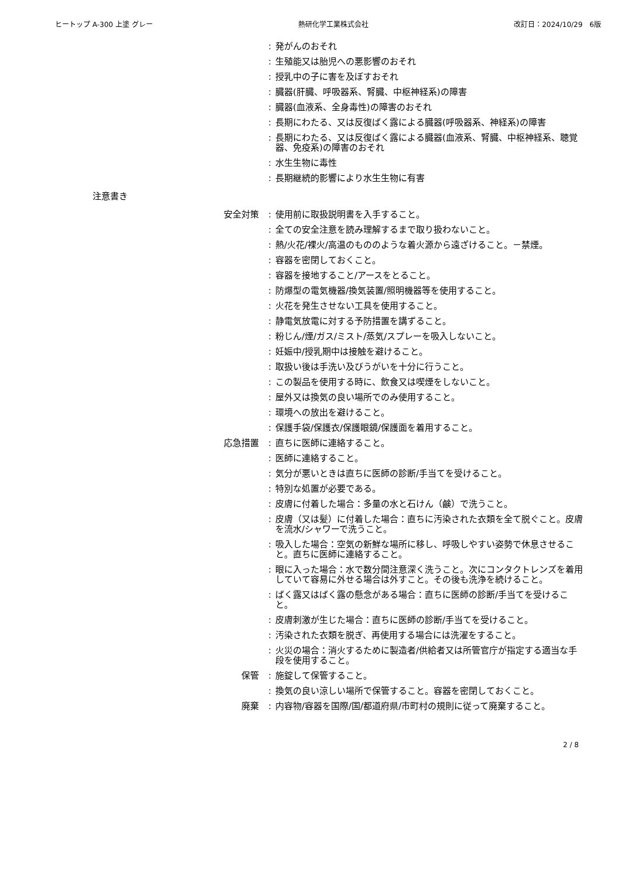ヒートップ A-300 上塗 グレー 熱研化学工業株式会社 改訂日：2024/10/29　6版
: 発がんのおそれ
: 生殖能又は胎児への悪影響のおそれ
: 授乳中の子に害を及ぼすおそれ
: 臓器(肝臓、呼吸器系、腎臓、中枢神経系)の障害
: 臓器(血液系、全身毒性)の障害のおそれ
: 長期にわたる、又は反復ばく露による臓器(呼吸器系、神経系)の障害
: 長期にわたる、又は反復ばく露による臓器(血液系、腎臓、中枢神経系、聴覚器、免疫系)の障害のおそれ
: 水生生物に毒性
: 長期継続的影響により水生生物に有害
注意書き
安全対策 : 使用前に取扱説明書を入手すること。
: 全ての安全注意を読み理解するまで取り扱わないこと。
: 熱/火花/裸火/高温のもののような着火源から遠ざけること。－禁煙。
: 容器を密閉しておくこと。
: 容器を接地すること/アースをとること。
: 防爆型の電気機器/換気装置/照明機器等を使用すること。
: 火花を発生させない工具を使用すること。
: 静電気放電に対する予防措置を講ずること。
: 粉じん/煙/ガス/ミスト/蒸気/スプレーを吸入しないこと。
: 妊娠中/授乳期中は接触を避けること。
: 取扱い後は手洗い及びうがいを十分に行うこと。
: この製品を使用する時に、飲食又は喫煙をしないこと。
: 屋外又は換気の良い場所でのみ使用すること。
: 環境への放出を避けること。
: 保護手袋/保護衣/保護眼鏡/保護面を着用すること。
応急措置 : 直ちに医師に連絡すること。
: 医師に連絡すること。
: 気分が悪いときは直ちに医師の診断/手当てを受けること。
: 特別な処置が必要である。
: 皮膚に付着した場合：多量の水と石けん（鹸）で洗うこと。
: 皮膚（又は髪）に付着した場合：直ちに汚染された衣類を全て脱ぐこと。皮膚を流水/シャワーで洗うこと。
: 吸入した場合：空気の新鮮な場所に移し、呼吸しやすい姿勢で休息させること。直ちに医師に連絡すること。
: 眼に入った場合：水で数分間注意深く洗うこと。次にコンタクトレンズを着用していて容易に外せる場合は外すこと。その後も洗浄を続けること。
: ばく露又はばく露の懸念がある場合：直ちに医師の診断/手当てを受けること。
: 皮膚刺激が生じた場合：直ちに医師の診断/手当てを受けること。
: 汚染された衣類を脱ぎ、再使用する場合には洗濯をすること。
: 火災の場合：消火するために製造者/供給者又は所管官庁が指定する適当な手段を使用すること。
保管 : 施錠して保管すること。
: 換気の良い涼しい場所で保管すること。容器を密閉しておくこと。
廃棄 : 内容物/容器を国際/国/都道府県/市町村の規則に従って廃棄すること。
2 / 8